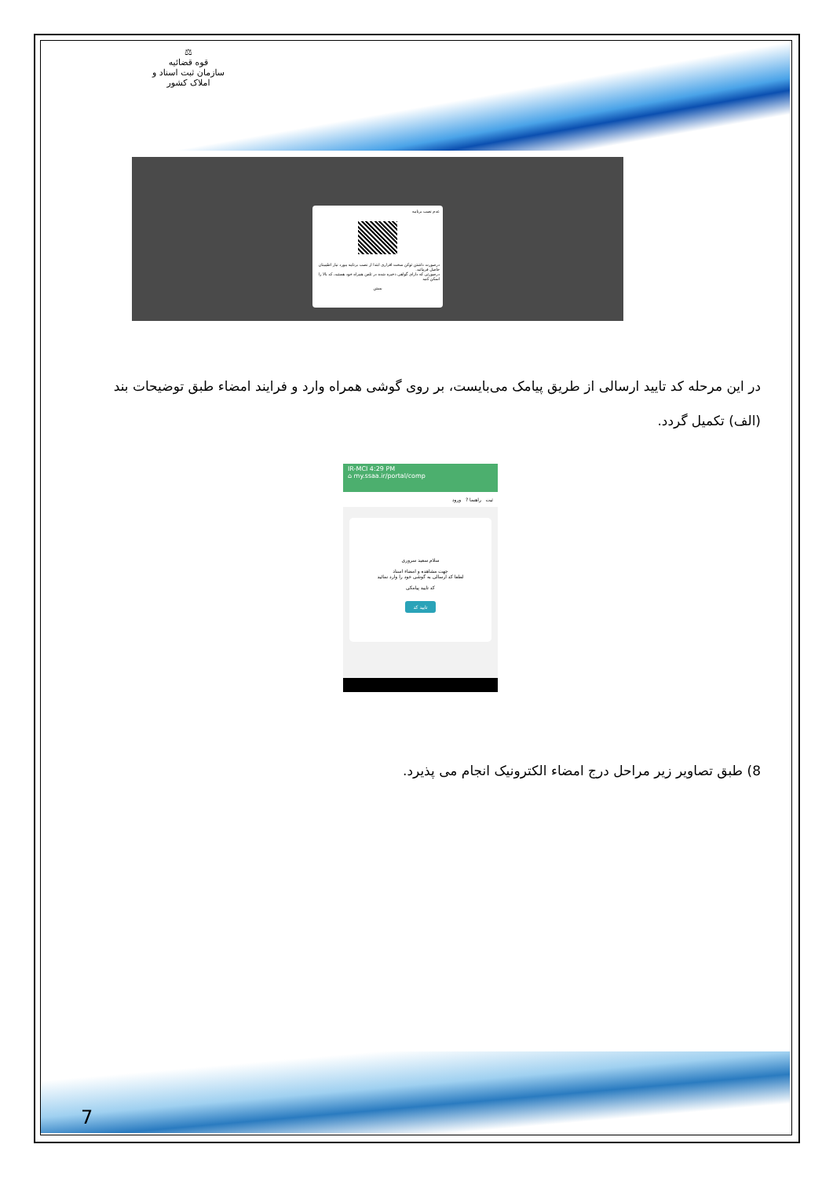⚖
قوه قضائیه
سازمان ثبت اسناد و املاک کشور
عدم نصب برنامه
درصورت داشتن توکن سخت افزاری ابتدا از نصب برنامه مورد نیاز اطمینان حاصل فرمائید.
درصورتی که دارای گواهی ذخیره شده در تلفن همراه خود هستید، کد بالا را اسکن کنید
بستن
در این مرحله کد تایید ارسالی از طریق پیامک می‌بایست، بر روی گوشی همراه وارد و فرایند امضاء طبق توضیحات بند (الف) تکمیل گردد.
IR-MCI 4:29 PM
⌂ my.ssaa.ir/portal/comp
ثبت راهنما ? ورود
سلام سعید سروری
جهت مشاهده و امضاء اسناد
لطفا کد ارسالی به گوشی خود را وارد نمائید
کد تایید پیامکی
تایید کد
8) طبق تصاویر زیر مراحل درج امضاء الکترونیک انجام می پذیرد.
7